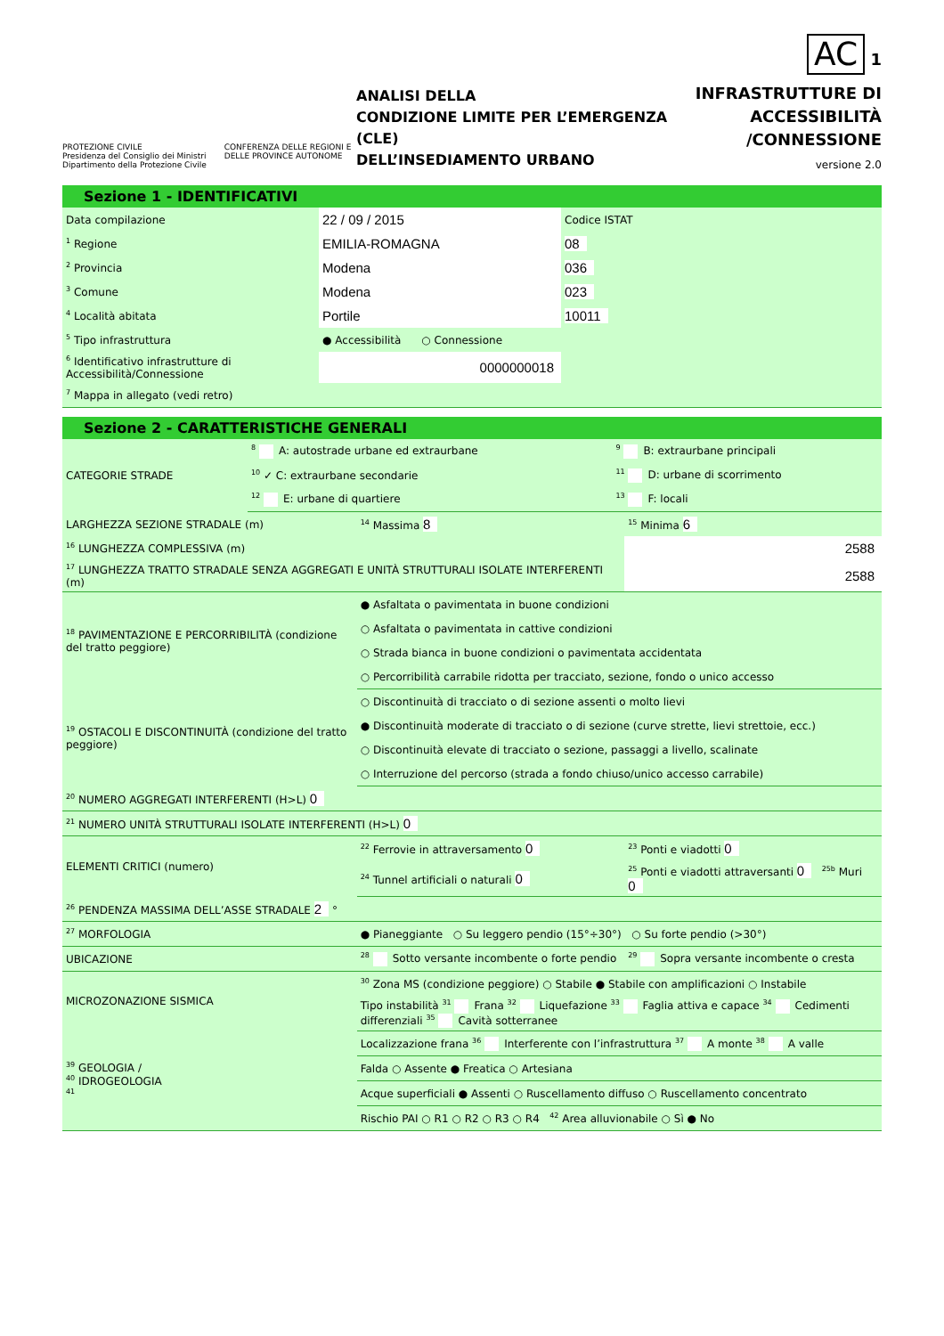PROTEZIONE CIVILE
Presidenza del Consiglio dei Ministri
Dipartimento della Protezione Civile
CONFERENZA DELLE REGIONI E
DELLE PROVINCE AUTONOME
ANALISI DELLA
CONDIZIONE LIMITE PER L’EMERGENZA (CLE)
DELL’INSEDIAMENTO URBANO
AC 1
INFRASTRUTTURE DI
ACCESSIBILITÀ
/CONNESSIONE
versione 2.0
Sezione 1 - IDENTIFICATIVI
| Data compilazione | 22 / 09 / 2015 | Codice ISTAT |
| <sup>1</sup> Regione | EMILIA-ROMAGNA | 08 |
| <sup>2</sup> Provincia | Modena | 036 |
| <sup>3</sup> Comune | Modena | 023 |
| <sup>4</sup> Località abitata | Portile | 10011 |
| <sup>5</sup> Tipo infrastruttura | ● Accessibilità ○ Connessione | |
| <sup>6</sup> Identificativo infrastrutture di Accessibilità/Connessione | 0000000018 | |
| <sup>7</sup> Mappa in allegato (vedi retro) | | |
Sezione 2 - CARATTERISTICHE GENERALI
| CATEGORIE STRADE | <sup>8</sup> A: autostrade urbane ed extraurbane | <sup>9</sup> B: extraurbane principali |
| | <sup>10</sup> ✓ C: extraurbane secondarie | <sup>11</sup> D: urbane di scorrimento |
| | <sup>12</sup> E: urbane di quartiere | <sup>13</sup> F: locali |
| LARGHEZZA SEZIONE STRADALE (m) | <sup>14</sup> Massima 8 | <sup>15</sup> Minima 6 |
| <sup>16</sup> LUNGHEZZA COMPLESSIVA (m) | | 2588 |
| <sup>17</sup> LUNGHEZZA TRATTO STRADALE SENZA AGGREGATI E UNITÀ STRUTTURALI ISOLATE INTERFERENTI (m) | | 2588 |
| <sup>18</sup> PAVIMENTAZIONE E PERCORRIBILITÀ (condizione del tratto peggiore) | ● Asfaltata o pavimentata in buone condizioni | |
| | ○ Asfaltata o pavimentata in cattive condizioni | |
| | ○ Strada bianca in buone condizioni o pavimentata accidentata | |
| | ○ Percorribilità carrabile ridotta per tracciato, sezione, fondo o unico accesso | |
| <sup>19</sup> OSTACOLI E DISCONTINUITÀ (condizione del tratto peggiore) | ○ Discontinuità di tracciato o di sezione assenti o molto lievi | |
| | ● Discontinuità moderate di tracciato o di sezione (curve strette, lievi strettoie, ecc.) | |
| | ○ Discontinuità elevate di tracciato o sezione, passaggi a livello, scalinate | |
| | ○ Interruzione del percorso (strada a fondo chiuso/unico accesso carrabile) | |
| <sup>20</sup> NUMERO AGGREGATI INTERFERENTI (H>L) 0 | | |
| <sup>21</sup> NUMERO UNITÀ STRUTTURALI ISOLATE INTERFERENTI (H>L) 0 | | |
| ELEMENTI CRITICI (numero) | <sup>22</sup> Ferrovie in attraversamento 0 | <sup>23</sup> Ponti e viadotti 0 |
| | <sup>24</sup> Tunnel artificiali o naturali 0 | <sup>25</sup> Ponti e viadotti attraversanti 0 <sup>25b</sup> Muri 0 |
| <sup>26</sup> PENDENZA MASSIMA DELL’ASSE STRADALE 2 ° | | |
| <sup>27</sup> MORFOLOGIA | ● Pianeggiante ○ Su leggero pendio (15°÷30°) ○ Su forte pendio (>30°) | |
| UBICAZIONE | <sup>28</sup> Sotto versante incombente o forte pendio | <sup>29</sup> Sopra versante incombente o cresta |
| MICROZONAZIONE SISMICA | <sup>30</sup> Zona MS (condizione peggiore) ○ Stabile ● Stabile con amplificazioni ○ Instabile | |
| | Tipo instabilità <sup>31</sup> Frana <sup>32</sup> Liquefazione <sup>33</sup> Faglia attiva e capace <sup>34</sup> Cedimenti differenziali <sup>35</sup> Cavità sotterranee | |
| <sup>39</sup> GEOLOGIA / <sup>40</sup> IDROGEOLOGIA <sup>41</sup> | Localizzazione frana <sup>36</sup> Interferente con l’infrastruttura <sup>37</sup> A monte <sup>38</sup> A valle | |
| | Falda ○ Assente ● Freatica ○ Artesiana | |
| | Acque superficiali ● Assenti ○ Ruscellamento diffuso ○ Ruscellamento concentrato | |
| | Rischio PAI ○ R1 ○ R2 ○ R3 ○ R4 <sup>42</sup> Area alluvionabile ○ Sì ● No | |